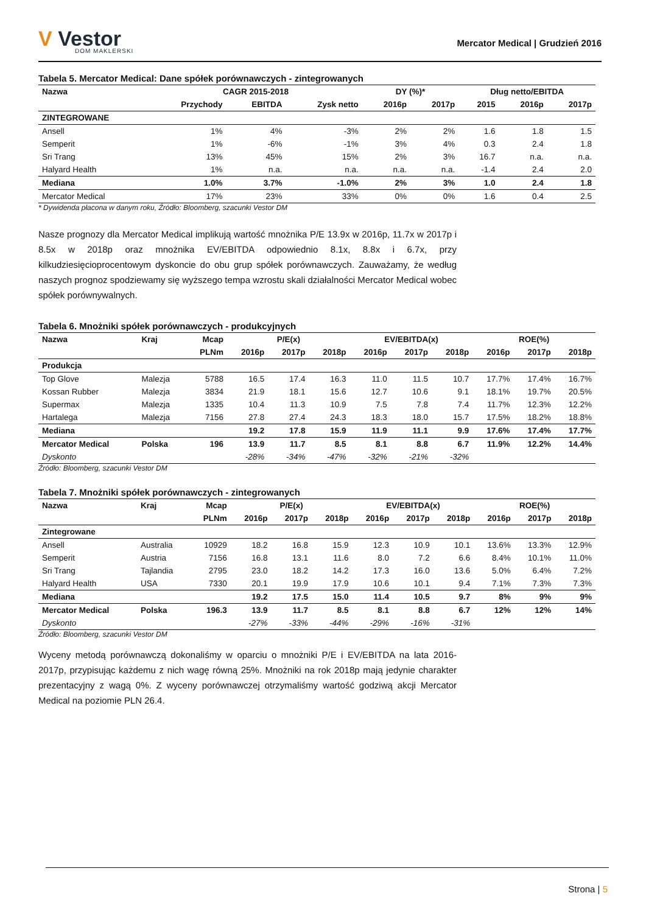V Vestor
DOM MAKLERSKI
Mercator Medical | Grudzień 2016
Tabela 5. Mercator Medical: Dane spółek porównawczych - zintegrowanych
| Nazwa | CAGR 2015-2018 | | | DY (%)* | | Dług netto/EBITDA | | |
| --- | --- | --- | --- | --- | --- | --- | --- | --- |
| | Przychody | EBITDA | Zysk netto | 2016p | 2017p | 2015 | 2016p | 2017p |
| ZINTEGROWANE | | | | | | | | |
| Ansell | 1% | 4% | -3% | 2% | 2% | 1.6 | 1.8 | 1.5 |
| Semperit | 1% | -6% | -1% | 3% | 4% | 0.3 | 2.4 | 1.8 |
| Sri Trang | 13% | 45% | 15% | 2% | 3% | 16.7 | n.a. | n.a. |
| Halyard Health | 1% | n.a. | n.a. | n.a. | n.a. | -1.4 | 2.4 | 2.0 |
| Mediana | 1.0% | 3.7% | -1.0% | 2% | 3% | 1.0 | 2.4 | 1.8 |
| Mercator Medical | 17% | 23% | 33% | 0% | 0% | 1.6 | 0.4 | 2.5 |
* Dywidenda płacona w danym roku, Źródło: Bloomberg, szacunki Vestor DM
Nasze prognozy dla Mercator Medical implikują wartość mnożnika P/E 13.9x w 2016p, 11.7x w 2017p i 8.5x w 2018p oraz mnożnika EV/EBITDA odpowiednio 8.1x, 8.8x i 6.7x, przy kilkudziesięcioprocentowym dyskoncie do obu grup spółek porównawczych. Zauważamy, że według naszych prognoz spodziewamy się wyższego tempa wzrostu skali działalności Mercator Medical wobec spółek porównywalnych.
Tabela 6. Mnożniki spółek porównawczych - produkcyjnych
| Nazwa | Kraj | Mcap | P/E(x) | | | EV/EBITDA(x) | | | ROE(%) | | |
| --- | --- | --- | --- | --- | --- | --- | --- | --- | --- | --- | --- |
| | | PLNm | 2016p | 2017p | 2018p | 2016p | 2017p | 2018p | 2016p | 2017p | 2018p |
| Produkcja | | | | | | | | | | | |
| Top Glove | Malezja | 5788 | 16.5 | 17.4 | 16.3 | 11.0 | 11.5 | 10.7 | 17.7% | 17.4% | 16.7% |
| Kossan Rubber | Malezja | 3834 | 21.9 | 18.1 | 15.6 | 12.7 | 10.6 | 9.1 | 18.1% | 19.7% | 20.5% |
| Supermax | Malezja | 1335 | 10.4 | 11.3 | 10.9 | 7.5 | 7.8 | 7.4 | 11.7% | 12.3% | 12.2% |
| Hartalega | Malezja | 7156 | 27.8 | 27.4 | 24.3 | 18.3 | 18.0 | 15.7 | 17.5% | 18.2% | 18.8% |
| Mediana | | | 19.2 | 17.8 | 15.9 | 11.9 | 11.1 | 9.9 | 17.6% | 17.4% | 17.7% |
| Mercator Medical | Polska | 196 | 13.9 | 11.7 | 8.5 | 8.1 | 8.8 | 6.7 | 11.9% | 12.2% | 14.4% |
| Dyskonto | | | -28% | -34% | -47% | -32% | -21% | -32% | | | |
Źródło: Bloomberg, szacunki Vestor DM
Tabela 7. Mnożniki spółek porównawczych - zintegrowanych
| Nazwa | Kraj | Mcap | P/E(x) | | | EV/EBITDA(x) | | | ROE(%) | | |
| --- | --- | --- | --- | --- | --- | --- | --- | --- | --- | --- | --- |
| | | PLNm | 2016p | 2017p | 2018p | 2016p | 2017p | 2018p | 2016p | 2017p | 2018p |
| Zintegrowane | | | | | | | | | | | |
| Ansell | Australia | 10929 | 18.2 | 16.8 | 15.9 | 12.3 | 10.9 | 10.1 | 13.6% | 13.3% | 12.9% |
| Semperit | Austria | 7156 | 16.8 | 13.1 | 11.6 | 8.0 | 7.2 | 6.6 | 8.4% | 10.1% | 11.0% |
| Sri Trang | Tajlandia | 2795 | 23.0 | 18.2 | 14.2 | 17.3 | 16.0 | 13.6 | 5.0% | 6.4% | 7.2% |
| Halyard Health | USA | 7330 | 20.1 | 19.9 | 17.9 | 10.6 | 10.1 | 9.4 | 7.1% | 7.3% | 7.3% |
| Mediana | | | 19.2 | 17.5 | 15.0 | 11.4 | 10.5 | 9.7 | 8% | 9% | 9% |
| Mercator Medical | Polska | 196.3 | 13.9 | 11.7 | 8.5 | 8.1 | 8.8 | 6.7 | 12% | 12% | 14% |
| Dyskonto | | | -27% | -33% | -44% | -29% | -16% | -31% | | | |
Źródło: Bloomberg, szacunki Vestor DM
Wyceny metodą porównawczą dokonaliśmy w oparciu o mnożniki P/E i EV/EBITDA na lata 2016-2017p, przypisując każdemu z nich wagę równą 25%. Mnożniki na rok 2018p mają jedynie charakter prezentacyjny z wagą 0%. Z wyceny porównawczej otrzymaliśmy wartość godziwą akcji Mercator Medical na poziomie PLN 26.4.
Strona | 5